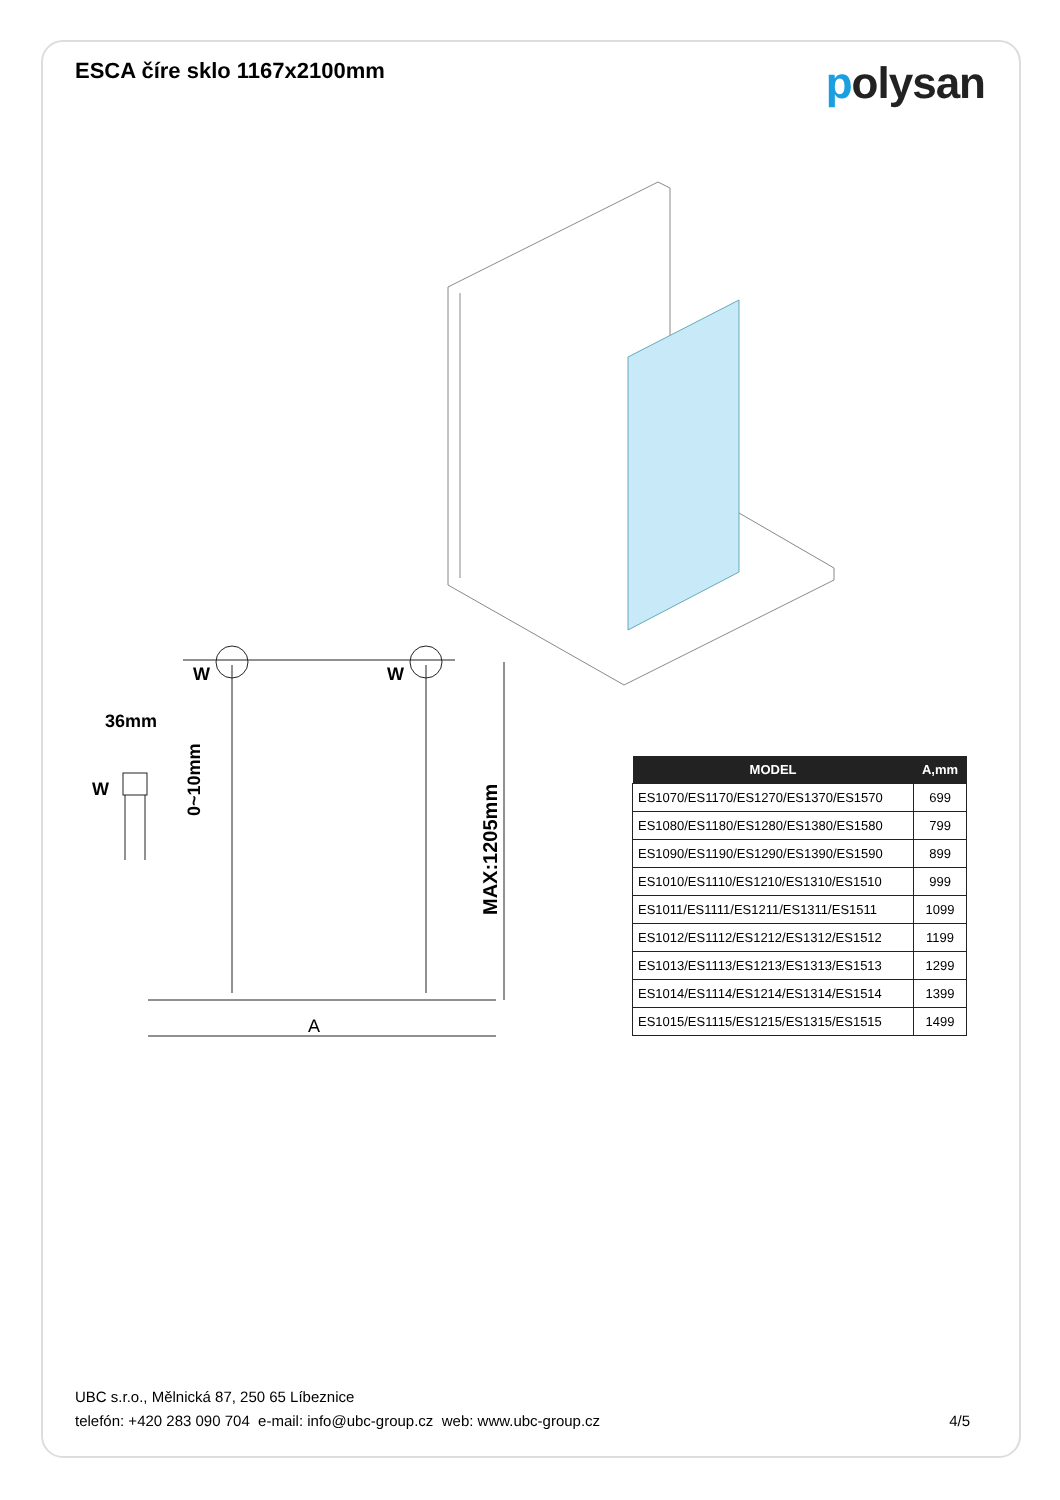ESCA číre sklo 1167x2100mm
polysan
W
W
W
36mm
A
0~10mm
MAX:1205mm
| MODEL | A,mm |
| --- | --- |
| ES1070/ES1170/ES1270/ES1370/ES1570 | 699 |
| ES1080/ES1180/ES1280/ES1380/ES1580 | 799 |
| ES1090/ES1190/ES1290/ES1390/ES1590 | 899 |
| ES1010/ES1110/ES1210/ES1310/ES1510 | 999 |
| ES1011/ES1111/ES1211/ES1311/ES1511 | 1099 |
| ES1012/ES1112/ES1212/ES1312/ES1512 | 1199 |
| ES1013/ES1113/ES1213/ES1313/ES1513 | 1299 |
| ES1014/ES1114/ES1214/ES1314/ES1514 | 1399 |
| ES1015/ES1115/ES1215/ES1315/ES1515 | 1499 |
UBC s.r.o., Mělnická 87, 250 65 Líbeznice
telefón: +420 283 090 704 e-mail: info@ubc-group.cz web: www.ubc-group.cz 4/5